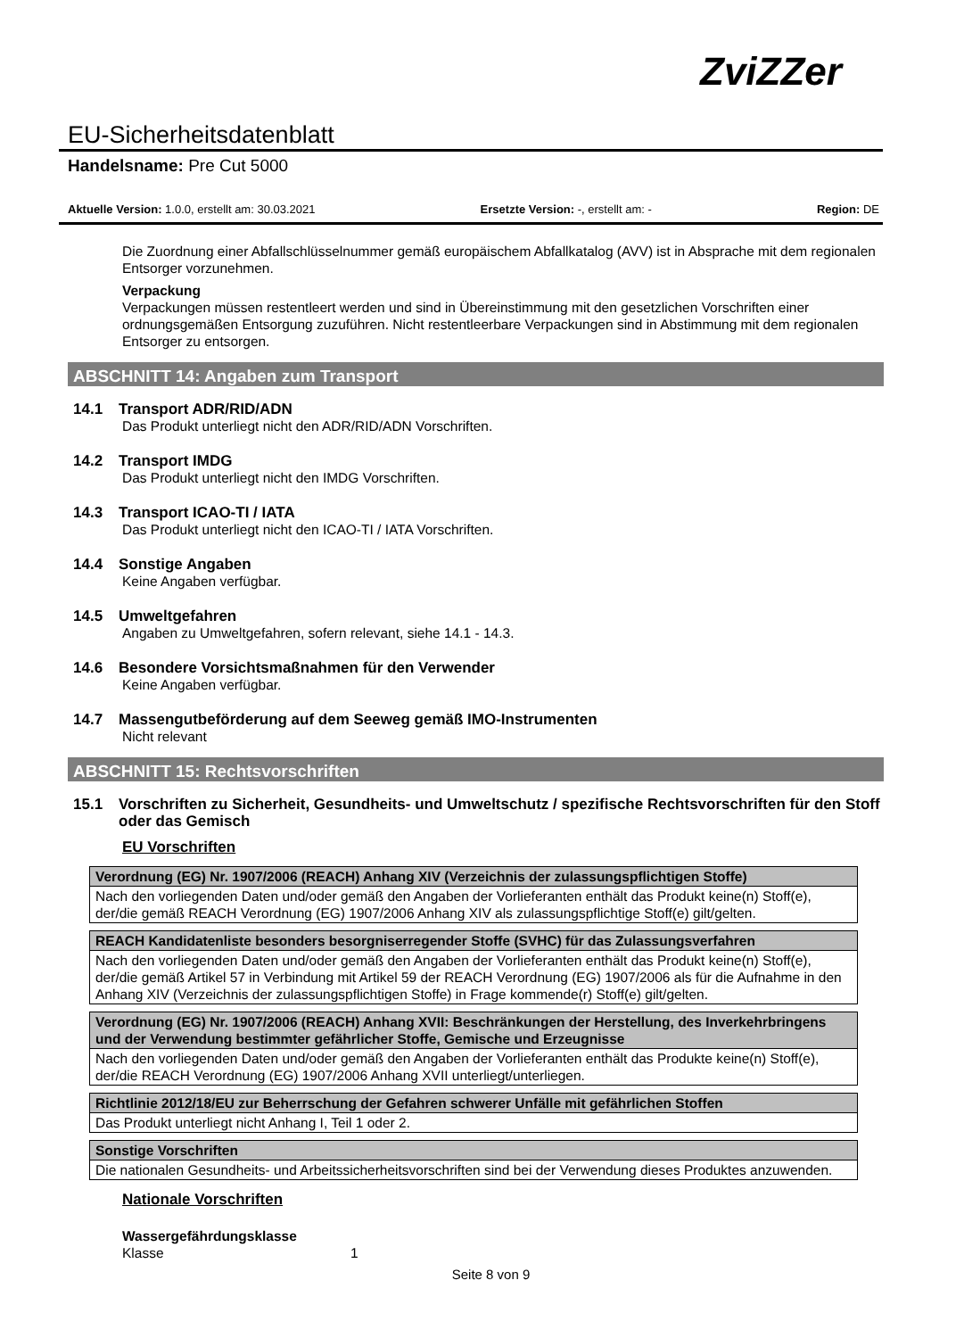ZviZZer
EU-Sicherheitsdatenblatt
Handelsname: Pre Cut 5000
Aktuelle Version: 1.0.0, erstellt am: 30.03.2021 Ersetzte Version: -, erstellt am: - Region: DE
Die Zuordnung einer Abfallschlüsselnummer gemäß europäischem Abfallkatalog (AVV) ist in Absprache mit dem regionalen Entsorger vorzunehmen.
Verpackung
Verpackungen müssen restentleert werden und sind in Übereinstimmung mit den gesetzlichen Vorschriften einer ordnungsgemäßen Entsorgung zuzuführen. Nicht restentleerbare Verpackungen sind in Abstimmung mit dem regionalen Entsorger zu entsorgen.
ABSCHNITT 14: Angaben zum Transport
14.1 Transport ADR/RID/ADN
Das Produkt unterliegt nicht den ADR/RID/ADN Vorschriften.
14.2 Transport IMDG
Das Produkt unterliegt nicht den IMDG Vorschriften.
14.3 Transport ICAO-TI / IATA
Das Produkt unterliegt nicht den ICAO-TI / IATA Vorschriften.
14.4 Sonstige Angaben
Keine Angaben verfügbar.
14.5 Umweltgefahren
Angaben zu Umweltgefahren, sofern relevant, siehe 14.1 - 14.3.
14.6 Besondere Vorsichtsmaßnahmen für den Verwender
Keine Angaben verfügbar.
14.7 Massengutbeförderung auf dem Seeweg gemäß IMO-Instrumenten
Nicht relevant
ABSCHNITT 15: Rechtsvorschriften
15.1 Vorschriften zu Sicherheit, Gesundheits- und Umweltschutz / spezifische Rechtsvorschriften für den Stoff oder das Gemisch
EU Vorschriften
| Verordnung (EG) Nr. 1907/2006 (REACH) Anhang XIV (Verzeichnis der zulassungspflichtigen Stoffe) |
| --- |
| Nach den vorliegenden Daten und/oder gemäß den Angaben der Vorlieferanten enthält das Produkt keine(n) Stoff(e), der/die gemäß REACH Verordnung (EG) 1907/2006 Anhang XIV als zulassungspflichtige Stoff(e) gilt/gelten. |
| REACH Kandidatenliste besonders besorgniserregender Stoffe (SVHC) für das Zulassungsverfahren |
| --- |
| Nach den vorliegenden Daten und/oder gemäß den Angaben der Vorlieferanten enthält das Produkt keine(n) Stoff(e), der/die gemäß Artikel 57 in Verbindung mit Artikel 59 der REACH Verordnung (EG) 1907/2006 als für die Aufnahme in den Anhang XIV (Verzeichnis der zulassungspflichtigen Stoffe) in Frage kommende(r) Stoff(e) gilt/gelten. |
| Verordnung (EG) Nr. 1907/2006 (REACH) Anhang XVII: Beschränkungen der Herstellung, des Inverkehrbringens und der Verwendung bestimmter gefährlicher Stoffe, Gemische und Erzeugnisse |
| --- |
| Nach den vorliegenden Daten und/oder gemäß den Angaben der Vorlieferanten enthält das Produkte keine(n) Stoff(e), der/die REACH Verordnung (EG) 1907/2006 Anhang XVII unterliegt/unterliegen. |
| Richtlinie 2012/18/EU zur Beherrschung der Gefahren schwerer Unfälle mit gefährlichen Stoffen |
| --- |
| Das Produkt unterliegt nicht Anhang I, Teil 1 oder 2. |
| Sonstige Vorschriften |
| --- |
| Die nationalen Gesundheits- und Arbeitssicherheitsvorschriften sind bei der Verwendung dieses Produktes anzuwenden. |
Nationale Vorschriften
Wassergefährdungsklasse
Klasse 1
Seite 8 von 9